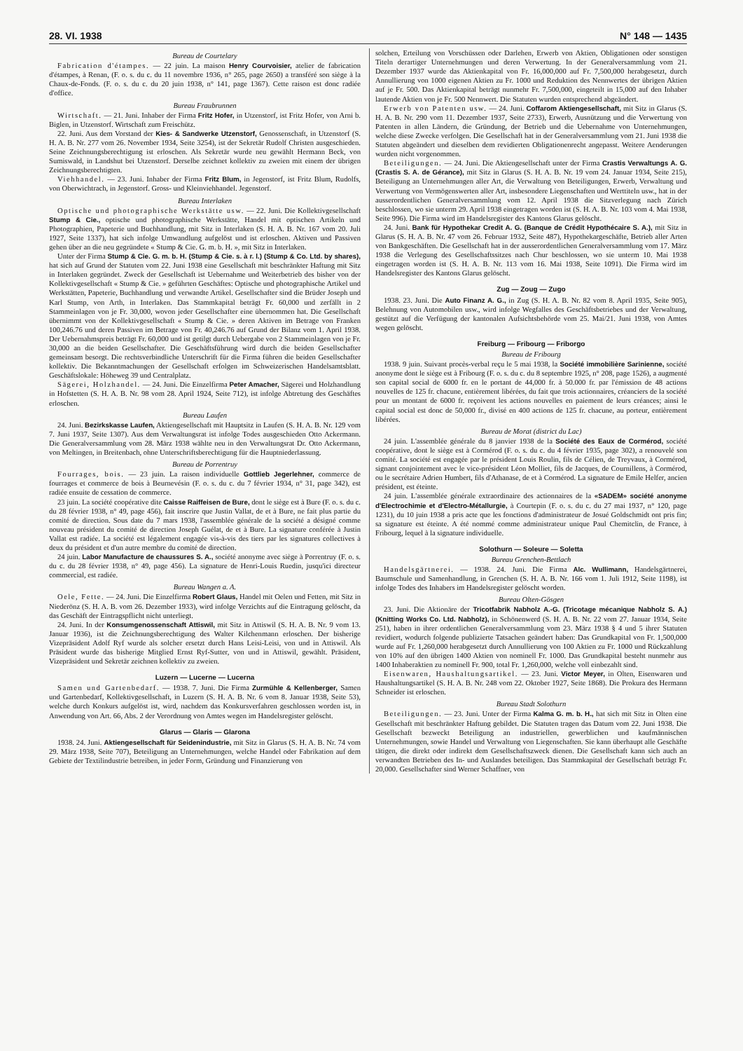28. VI. 1938 N° 148 — 1435
Bureau de Courtelary
Fabrication d'étampes. — 22 juin. La maison Henry Courvoisier, atelier de fabrication d'étampes, à Renan, (F. o. s. du c. du 11 novembre 1936, n° 265, page 2650) a transféré son siège à la Chaux-de-Fonds. (F. o. s. du c. du 20 juin 1938, n° 141, page 1367). Cette raison est donc radiée d'office.
Bureau Fraubrunnen
Wirtschaft. — 21. Juni. Inhaber der Firma Fritz Hofer, in Utzenstorf, ist Fritz Hofer, von Arni b. Biglen, in Utzenstorf. Wirtschaft zum Freischütz.
22. Juni. Aus dem Vorstand der Kies- & Sandwerke Utzenstorf, Genossenschaft, in Utzenstorf (S. H. A. B. Nr. 277 vom 26. November 1934, Seite 3254), ist der Sekretär Rudolf Christen ausgeschieden. Seine Zeichnungsberechtigung ist erloschen. Als Sekretär wurde neu gewählt Hermann Beck, von Sumiswald, in Landshut bei Utzenstorf. Derselbe zeichnet kollektiv zu zweien mit einem der übrigen Zeichnungsberechtigten.
Viehhandel. — 23. Juni. Inhaber der Firma Fritz Blum, in Jegenstorf, ist Fritz Blum, Rudolfs, von Oberwichtrach, in Jegenstorf. Gross- und Kleinviehhandel. Jegenstorf.
Bureau Interlaken
Optische und photographische Werkstätte usw. — 22. Juni. Die Kollektivgesellschaft Stump & Cie., optische und photographische Werkstätte, Handel mit optischen Artikeln und Photographien, Papeterie und Buchhandlung, mit Sitz in Interlaken (S. H. A. B. Nr. 167 vom 20. Juli 1927, Seite 1337), hat sich infolge Umwandlung aufgelöst und ist erloschen. Aktiven und Passiven gehen über an die neu gegründete « Stump & Cie. G. m. b. H. », mit Sitz in Interlaken.
Unter der Firma Stump & Cie. G. m. b. H. (Stump & Cie. s. à r. l.) (Stump & Co. Ltd. by shares), hat sich auf Grund der Statuten vom 22. Juni 1938 eine Gesellschaft mit beschränkter Haftung mit Sitz in Interlaken gegründet. Zweck der Gesellschaft ist Uebernahme und Weiterbetrieb des bisher von der Kollektivgesellschaft « Stump & Cie. » geführten Geschäftes: Optische und photographische Artikel und Werkstätten, Papeterie, Buchhandlung und verwandte Artikel. Gesellschafter sind die Brüder Joseph und Karl Stump, von Arth, in Interlaken. Das Stammkapital beträgt Fr. 60,000 und zerfällt in 2 Stammeinlagen von je Fr. 30,000, wovon jeder Gesellschafter eine übernommen hat. Die Gesellschaft übernimmt von der Kollektivgesellschaft « Stump & Cie. » deren Aktiven im Betrage von Franken 100,246.76 und deren Passiven im Betrage von Fr. 40,246.76 auf Grund der Bilanz vom 1. April 1938. Der Uebernahmspreis beträgt Fr. 60,000 und ist getilgt durch Uebergabe von 2 Stammeinlagen von je Fr. 30,000 an die beiden Gesellschafter. Die Geschäftsführung wird durch die beiden Gesellschafter gemeinsam besorgt. Die rechtsverbindliche Unterschrift für die Firma führen die beiden Gesellschafter kollektiv. Die Bekanntmachungen der Gesellschaft erfolgen im Schweizerischen Handelsamtsblatt. Geschäftslokale: Höheweg 39 und Centralplatz.
Sägerei, Holzhandel. — 24. Juni. Die Einzelfirma Peter Amacher, Sägerei und Holzhandlung in Hofstetten (S. H. A. B. Nr. 98 vom 28. April 1924, Seite 712), ist infolge Abtretung des Geschäftes erloschen.
Bureau Laufen
24. Juni. Bezirkskasse Laufen, Aktiengesellschaft mit Hauptsitz in Laufen (S. H. A. B. Nr. 129 vom 7. Juni 1937, Seite 1307). Aus dem Verwaltungsrat ist infolge Todes ausgeschieden Otto Ackermann. Die Generalversammlung vom 28. März 1938 wählte neu in den Verwaltungsrat Dr. Otto Ackermann, von Meltingen, in Breitenbach, ohne Unterschriftsberechtigung für die Hauptniederlassung.
Bureau de Porrentruy
Fourrages, bois. — 23 juin. La raison individuelle Gottlieb Jegerlehner, commerce de fourrages et commerce de bois à Beurnevésin (F. o. s. du c. du 7 février 1934, n° 31, page 342), est radiée ensuite de cessation de commerce.
23 juin. La société coopérative dite Caisse Raiffeisen de Bure, dont le siège est à Bure (F. o. s. du c. du 28 février 1938, n° 49, page 456), fait inscrire que Justin Vallat, de et à Bure, ne fait plus partie du comité de direction. Sous date du 7 mars 1938, l'assemblée générale de la société a désigné comme nouveau président du comité de direction Joseph Guélat, de et à Bure. La signature conférée à Justin Vallat est radiée. La société est légalement engagée vis-à-vis des tiers par les signatures collectives à deux du président et d'un autre membre du comité de direction.
24 juin. Labor Manufacture de chaussures S. A., société anonyme avec siège à Porrentruy (F. o. s. du c. du 28 février 1938, n° 49, page 456). La signature de Henri-Louis Ruedin, jusqu'ici directeur commercial, est radiée.
Bureau Wangen a. A.
Oele, Fette. — 24. Juni. Die Einzelfirma Robert Glaus, Handel mit Oelen und Fetten, mit Sitz in Niederönz (S. H. A. B. vom 26. Dezember 1933), wird infolge Verzichts auf die Eintragung gelöscht, da das Geschäft der Eintragspflicht nicht unterliegt.
24. Juni. In der Konsumgenossenschaft Attiswil, mit Sitz in Attiswil (S. H. A. B. Nr. 9 vom 13. Januar 1936), ist die Zeichnungsberechtigung des Walter Kilchenmann erloschen. Der bisherige Vizepräsident Adolf Ryf wurde als solcher ersetzt durch Hans Leisi-Leisi, von und in Attiswil. Als Präsident wurde das bisherige Mitglied Ernst Ryf-Sutter, von und in Attiswil, gewählt. Präsident, Vizepräsident und Sekretär zeichnen kollektiv zu zweien.
Luzern — Lucerne — Lucerna
Samen und Gartenbedarf. — 1938. 7. Juni. Die Firma Zurmühle & Kellenberger, Samen und Gartenbedarf, Kollektivgesellschaft, in Luzern (S. H. A. B. Nr. 6 vom 8. Januar 1938, Seite 53), welche durch Konkurs aufgelöst ist, wird, nachdem das Konkursverfahren geschlossen worden ist, in Anwendung von Art. 66, Abs. 2 der Verordnung von Amtes wegen im Handelsregister gelöscht.
Glarus — Glaris — Glarona
1938. 24. Juni. Aktiengesellschaft für Seidenindustrie, mit Sitz in Glarus (S. H. A. B. Nr. 74 vom 29. März 1938, Seite 707), Beteiligung an Unternehmungen, welche Handel oder Fabrikation auf dem Gebiete der Textilindustrie betreiben, in jeder Form, Gründung und Finanzierung von
solchen, Erteilung von Vorschüssen oder Darlehen, Erwerb von Aktien, Obligationen oder sonstigen Titeln derartiger Unternehmungen und deren Verwertung. In der Generalversammlung vom 21. Dezember 1937 wurde das Aktienkapital von Fr. 16,000,000 auf Fr. 7,500,000 herabgesetzt, durch Annullierung von 1000 eigenen Aktien zu Fr. 1000 und Reduktion des Nennwertes der übrigen Aktien auf je Fr. 500. Das Aktienkapital beträgt nunmehr Fr. 7,500,000, eingeteilt in 15,000 auf den Inhaber lautende Aktien von je Fr. 500 Nennwert. Die Statuten wurden entsprechend abgeändert.
Erwerb von Patenten usw. — 24. Juni. Coffarom Aktiengesellschaft, mit Sitz in Glarus (S. H. A. B. Nr. 290 vom 11. Dezember 1937, Seite 2733), Erwerb, Ausnützung und die Verwertung von Patenten in allen Ländern, die Gründung, der Betrieb und die Uebernahme von Unternehmungen, welche diese Zwecke verfolgen. Die Gesellschaft hat in der Generalversammlung vom 21. Juni 1938 die Statuten abgeändert und dieselben dem revidierten Obligationenrecht angepasst. Weitere Aenderungen wurden nicht vorgenommen.
Beteiligungen. — 24. Juni. Die Aktiengesellschaft unter der Firma Crastis Verwaltungs A. G. (Crastis S. A. de Gérance), mit Sitz in Glarus (S. H. A. B. Nr. 19 vom 24. Januar 1934, Seite 215), Beteiligung an Unternehmungen aller Art, die Verwaltung von Beteiligungen, Erwerb, Verwaltung und Verwertung von Vermögenswerten aller Art, insbesondere Liegenschaften und Werttiteln usw., hat in der ausserordentlichen Generalversammlung vom 12. April 1938 die Sitzverlegung nach Zürich beschlossen, wo sie unterm 29. April 1938 eingetragen worden ist (S. H. A. B. Nr. 103 vom 4. Mai 1938, Seite 996). Die Firma wird im Handelsregister des Kantons Glarus gelöscht.
24. Juni. Bank für Hypothekar Credit A. G. (Banque de Crédit Hypothécaire S. A.), mit Sitz in Glarus (S. H. A. B. Nr. 47 vom 26. Februar 1932, Seite 487), Hypothekargeschäfte, Betrieb aller Arten von Bankgeschäften. Die Gesellschaft hat in der ausserordentlichen Generalversammlung vom 17. März 1938 die Verlegung des Gesellschaftssitzes nach Chur beschlossen, wo sie unterm 10. Mai 1938 eingetragen worden ist (S. H. A. B. Nr. 113 vom 16. Mai 1938, Seite 1091). Die Firma wird im Handelsregister des Kantons Glarus gelöscht.
Zug — Zoug — Zugo
1938. 23. Juni. Die Auto Finanz A. G., in Zug (S. H. A. B. Nr. 82 vom 8. April 1935, Seite 905), Belehnung von Automobilen usw., wird infolge Wegfalles des Geschäftsbetriebes und der Verwaltung, gestützt auf die Verfügung der kantonalen Aufsichtsbehörde vom 25. Mai/21. Juni 1938, von Amtes wegen gelöscht.
Freiburg — Fribourg — Friborgo
Bureau de Fribourg
1938. 9 juin. Suivant procès-verbal reçu le 5 mai 1938, la Société immobilière Sarinienne, société anonyme dont le siège est à Fribourg (F. o. s. du c. du 8 septembre 1925, n° 208, page 1526), a augmenté son capital social de 6000 fr. en le portant de 44,000 fr. à 50.000 fr. par l'émission de 48 actions nouvelles de 125 fr. chacune, entièrement libérées, du fait que trois actionnaires, créanciers de la société pour un montant de 6000 fr. reçoivent les actions nouvelles en paiement de leurs créances; ainsi le capital social est donc de 50,000 fr., divisé en 400 actions de 125 fr. chacune, au porteur, entièrement libérées.
Bureau de Morat (district du Lac)
24 juin. L'assemblée générale du 8 janvier 1938 de la Société des Eaux de Cormérod, société coopérative, dont le siège est à Cormérod (F. o. s. du c. du 4 février 1935, page 302), a renouvelé son comité. La société est engagée par le président Louis Roulin, fils de Célien, de Treyvaux, à Cormérod, signant conjointement avec le vice-président Léon Molliet, fils de Jacques, de Cournillens, à Cormérod, ou le secrétaire Adrien Humbert, fils d'Athanase, de et à Cormérod. La signature de Emile Helfer, ancien président, est éteinte.
24 juin. L'assemblée générale extraordinaire des actionnaires de la «SADEM» société anonyme d'Electrochimie et d'Electro-Métallurgie, à Courtepin (F. o. s. du c. du 27 mai 1937, n° 120, page 1231), du 10 juin 1938 a pris acte que les fonctions d'administrateur de Josué Goldschmidt ont pris fin; sa signature est éteinte. A été nommé comme administrateur unique Paul Chemitclin, de France, à Fribourg, lequel à la signature individuelle.
Solothurn — Soleure — Soletta
Bureau Grenchen-Bettlach
Handelsgärtnerei. — 1938. 24. Juni. Die Firma Alc. Wullimann, Handelsgärtnerei, Baumschule und Samenhandlung, in Grenchen (S. H. A. B. Nr. 166 vom 1. Juli 1912, Seite 1198), ist infolge Todes des Inhabers im Handelsregister gelöscht worden.
Bureau Olten-Gösgen
23. Juni. Die Aktionäre der Tricotfabrik Nabholz A.-G. (Tricotage mécanique Nabholz S. A.) (Knitting Works Co. Ltd. Nabholz), in Schönenwerd (S. H. A. B. Nr. 22 vom 27. Januar 1934, Seite 251), haben in ihrer ordentlichen Generalversammlung vom 23. März 1938 § 4 und 5 ihrer Statuten revidiert, wodurch folgende publizierte Tatsachen geändert haben: Das Grundkapital von Fr. 1,500,000 wurde auf Fr. 1,260,000 herabgesetzt durch Annullierung von 100 Aktien zu Fr. 1000 und Rückzahlung von 10% auf den übrigen 1400 Aktien von nominell Fr. 1000. Das Grundkapital besteht nunmehr aus 1400 Inhaberaktien zu nominell Fr. 900, total Fr. 1,260,000, welche voll einbezahlt sind.
Eisenwaren, Haushaltungsartikel. — 23. Juni. Victor Meyer, in Olten, Eisenwaren und Haushaltungsartikel (S. H. A. B. Nr. 248 vom 22. Oktober 1927, Seite 1868). Die Prokura des Hermann Schneider ist erloschen.
Bureau Stadt Solothurn
Beteiligungen. — 23. Juni. Unter der Firma Kalma G. m. b. H., hat sich mit Sitz in Olten eine Gesellschaft mit beschränkter Haftung gebildet. Die Statuten tragen das Datum vom 22. Juni 1938. Die Gesellschaft bezweckt Beteiligung an industriellen, gewerblichen und kaufmännischen Unternehmungen, sowie Handel und Verwaltung von Liegenschaften. Sie kann überhaupt alle Geschäfte tätigen, die direkt oder indirekt dem Gesellschaftszweck dienen. Die Gesellschaft kann sich auch an verwandten Betrieben des In- und Auslandes beteiligen. Das Stammkapital der Gesellschaft beträgt Fr. 20,000. Gesellschafter sind Werner Schaffner, von